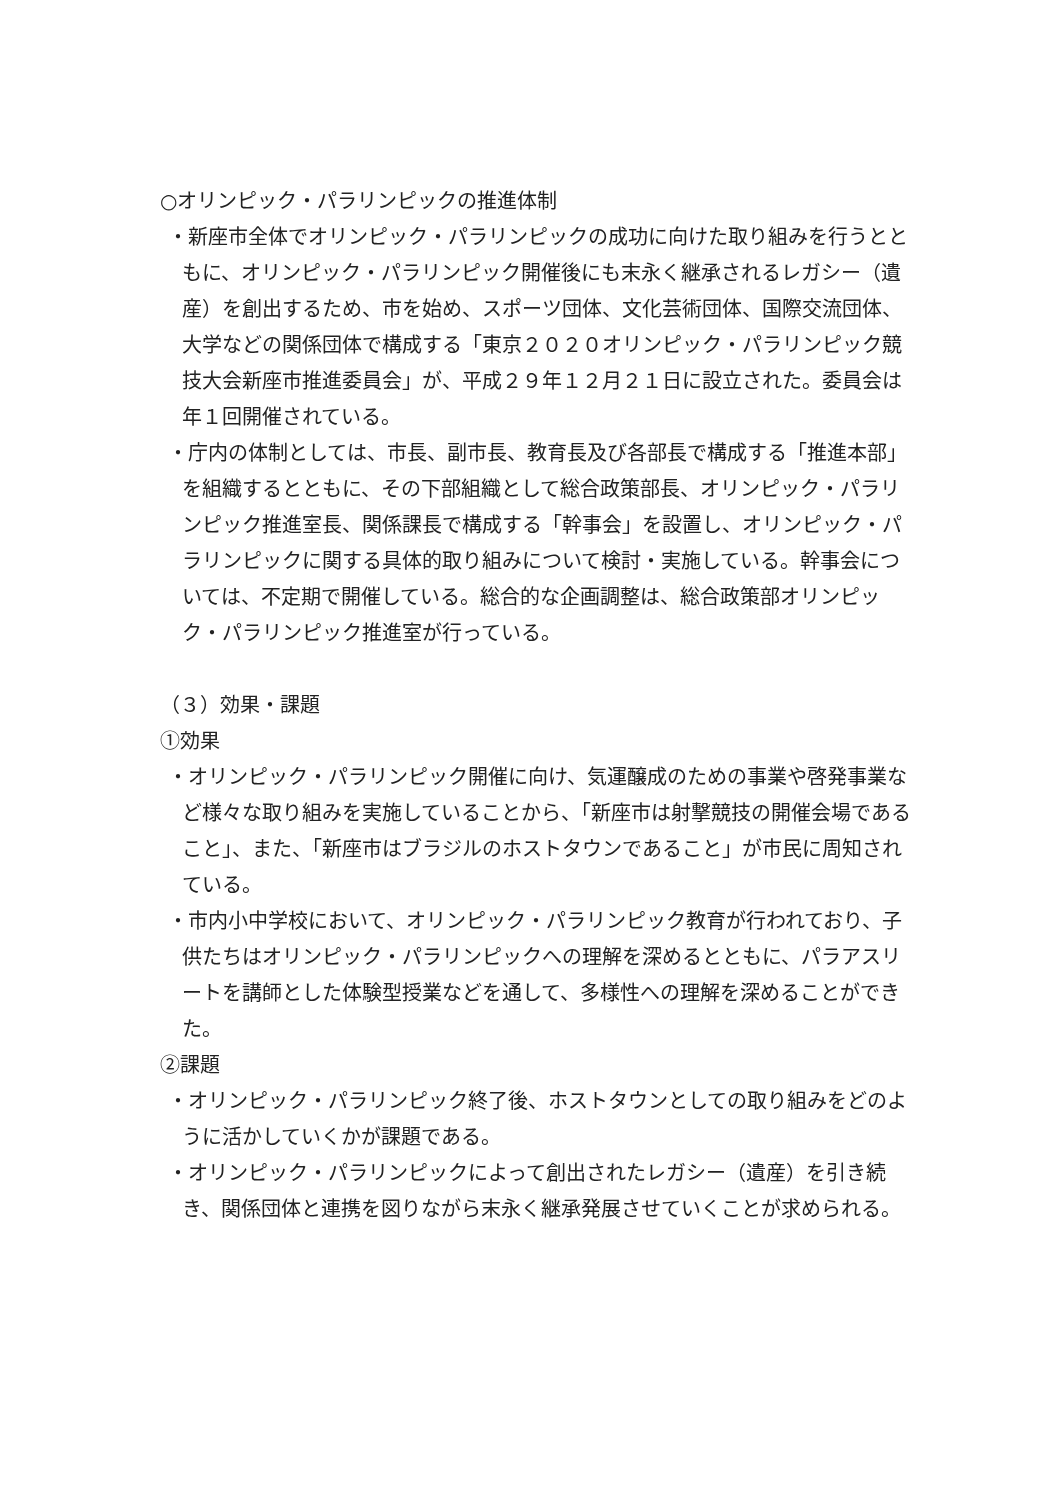○オリンピック・パラリンピックの推進体制
・新座市全体でオリンピック・パラリンピックの成功に向けた取り組みを行うとともに、オリンピック・パラリンピック開催後にも末永く継承されるレガシー（遺産）を創出するため、市を始め、スポーツ団体、文化芸術団体、国際交流団体、大学などの関係団体で構成する「東京２０２０オリンピック・パラリンピック競技大会新座市推進委員会」が、平成２９年１２月２１日に設立された。委員会は年１回開催されている。
・庁内の体制としては、市長、副市長、教育長及び各部長で構成する「推進本部」を組織するとともに、その下部組織として総合政策部長、オリンピック・パラリンピック推進室長、関係課長で構成する「幹事会」を設置し、オリンピック・パラリンピックに関する具体的取り組みについて検討・実施している。幹事会については、不定期で開催している。総合的な企画調整は、総合政策部オリンピック・パラリンピック推進室が行っている。
（３）効果・課題
①効果
・オリンピック・パラリンピック開催に向け、気運醸成のための事業や啓発事業など様々な取り組みを実施していることから、「新座市は射撃競技の開催会場であること」、また、「新座市はブラジルのホストタウンであること」が市民に周知されている。
・市内小中学校において、オリンピック・パラリンピック教育が行われており、子供たちはオリンピック・パラリンピックへの理解を深めるとともに、パラアスリートを講師とした体験型授業などを通して、多様性への理解を深めることができた。
②課題
・オリンピック・パラリンピック終了後、ホストタウンとしての取り組みをどのように活かしていくかが課題である。
・オリンピック・パラリンピックによって創出されたレガシー（遺産）を引き続き、関係団体と連携を図りながら末永く継承発展させていくことが求められる。